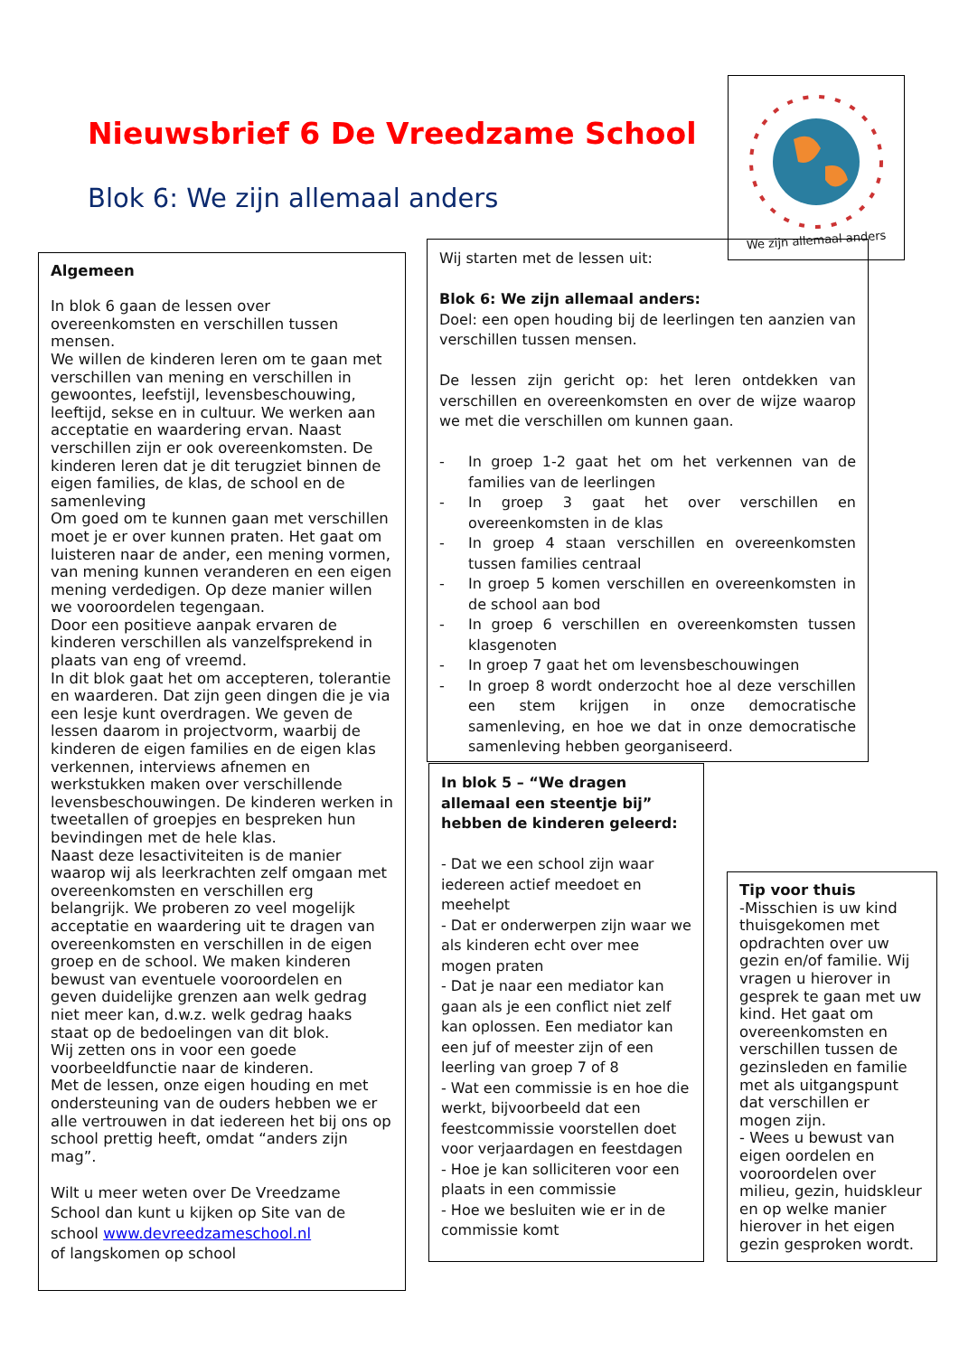Nieuwsbrief 6 De Vreedzame School
Blok 6: We zijn allemaal anders
We zijn allemaal anders
Algemeen
In blok 6 gaan de lessen over overeenkomsten en verschillen tussen mensen.
We willen de kinderen leren om te gaan met verschillen van mening en verschillen in gewoontes, leefstijl, levensbeschouwing, leeftijd, sekse en in cultuur. We werken aan acceptatie en waardering ervan. Naast verschillen zijn er ook overeenkomsten. De kinderen leren dat je dit terugziet binnen de eigen families, de klas, de school en de samenleving
Om goed om te kunnen gaan met verschillen moet je er over kunnen praten. Het gaat om luisteren naar de ander, een mening vormen, van mening kunnen veranderen en een eigen mening verdedigen. Op deze manier willen we vooroordelen tegengaan.
Door een positieve aanpak ervaren de kinderen verschillen als vanzelfsprekend in plaats van eng of vreemd.
In dit blok gaat het om accepteren, tolerantie en waarderen. Dat zijn geen dingen die je via een lesje kunt overdragen. We geven de lessen daarom in projectvorm, waarbij de kinderen de eigen families en de eigen klas verkennen, interviews afnemen en werkstukken maken over verschillende levensbeschouwingen. De kinderen werken in tweetallen of groepjes en bespreken hun bevindingen met de hele klas.
Naast deze lesactiviteiten is de manier waarop wij als leerkrachten zelf omgaan met overeenkomsten en verschillen erg belangrijk. We proberen zo veel mogelijk acceptatie en waardering uit te dragen van overeenkomsten en verschillen in de eigen groep en de school. We maken kinderen bewust van eventuele vooroordelen en geven duidelijke grenzen aan welk gedrag niet meer kan, d.w.z. welk gedrag haaks staat op de bedoelingen van dit blok.
Wij zetten ons in voor een goede voorbeeldfunctie naar de kinderen.
Met de lessen, onze eigen houding en met ondersteuning van de ouders hebben we er alle vertrouwen in dat iedereen het bij ons op school prettig heeft, omdat “anders zijn mag”.
Wilt u meer weten over De Vreedzame School dan kunt u kijken op Site van de school www.devreedzameschool.nl
of langskomen op school
Wij starten met de lessen uit:
Blok 6: We zijn allemaal anders:
Doel: een open houding bij de leerlingen ten aanzien van verschillen tussen mensen.
De lessen zijn gericht op: het leren ontdekken van verschillen en overeenkomsten en over de wijze waarop we met die verschillen om kunnen gaan.
- In groep 1-2 gaat het om het verkennen van de families van de leerlingen
- In groep 3 gaat het over verschillen en overeenkomsten in de klas
- In groep 4 staan verschillen en overeenkomsten tussen families centraal
- In groep 5 komen verschillen en overeenkomsten in de school aan bod
- In groep 6 verschillen en overeenkomsten tussen klasgenoten
- In groep 7 gaat het om levensbeschouwingen
- In groep 8 wordt onderzocht hoe al deze verschillen een stem krijgen in onze democratische samenleving, en hoe we dat in onze democratische samenleving hebben georganiseerd.
In blok 5 – “We dragen allemaal een steentje bij” hebben de kinderen geleerd:
- Dat we een school zijn waar iedereen actief meedoet en meehelpt
- Dat er onderwerpen zijn waar we als kinderen echt over mee mogen praten
- Dat je naar een mediator kan gaan als je een conflict niet zelf kan oplossen. Een mediator kan een juf of meester zijn of een leerling van groep 7 of 8
- Wat een commissie is en hoe die werkt, bijvoorbeeld dat een feestcommissie voorstellen doet voor verjaardagen en feestdagen
- Hoe je kan solliciteren voor een plaats in een commissie
- Hoe we besluiten wie er in de commissie komt
Tip voor thuis
-Misschien is uw kind thuisgekomen met opdrachten over uw gezin en/of familie. Wij vragen u hierover in gesprek te gaan met uw kind. Het gaat om overeenkomsten en verschillen tussen de gezinsleden en familie met als uitgangspunt dat verschillen er mogen zijn.
- Wees u bewust van eigen oordelen en vooroordelen over milieu, gezin, huidskleur en op welke manier hierover in het eigen gezin gesproken wordt.